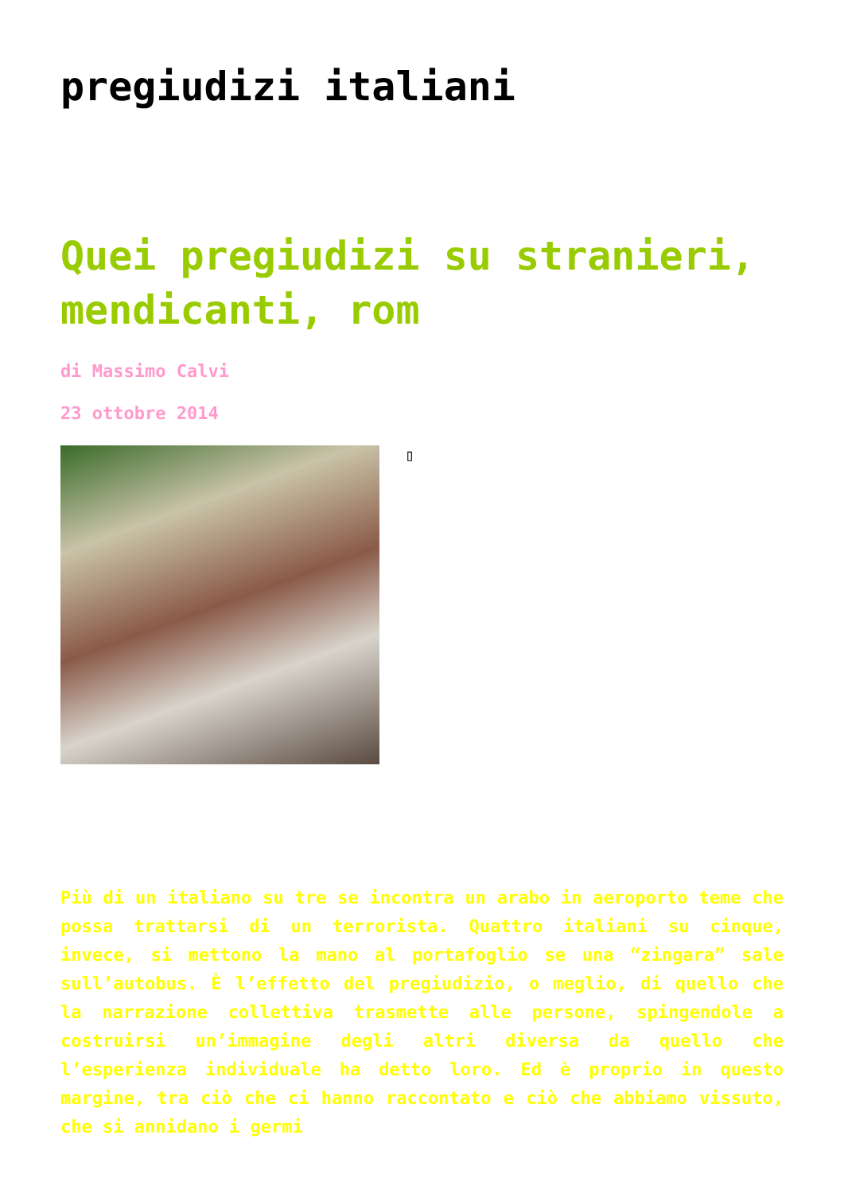pregiudizi italiani
Quei pregiudizi su stranieri, mendicanti, rom
di Massimo Calvi
23 ottobre 2014
▯
Più di un italiano su tre se incontra un arabo in aeroporto teme che possa trattarsi di un terrorista. Quattro italiani su cinque, invece, si mettono la mano al portafoglio se una “zingara” sale sull’autobus. È l’effetto del pregiudizio, o meglio, di quello che la narrazione collettiva trasmette alle persone, spingendole a costruirsi un’immagine degli altri diversa da quello che l’esperienza individuale ha detto loro. Ed è proprio in questo margine, tra ciò che ci hanno raccontato e ciò che abbiamo vissuto, che si annidano i germi